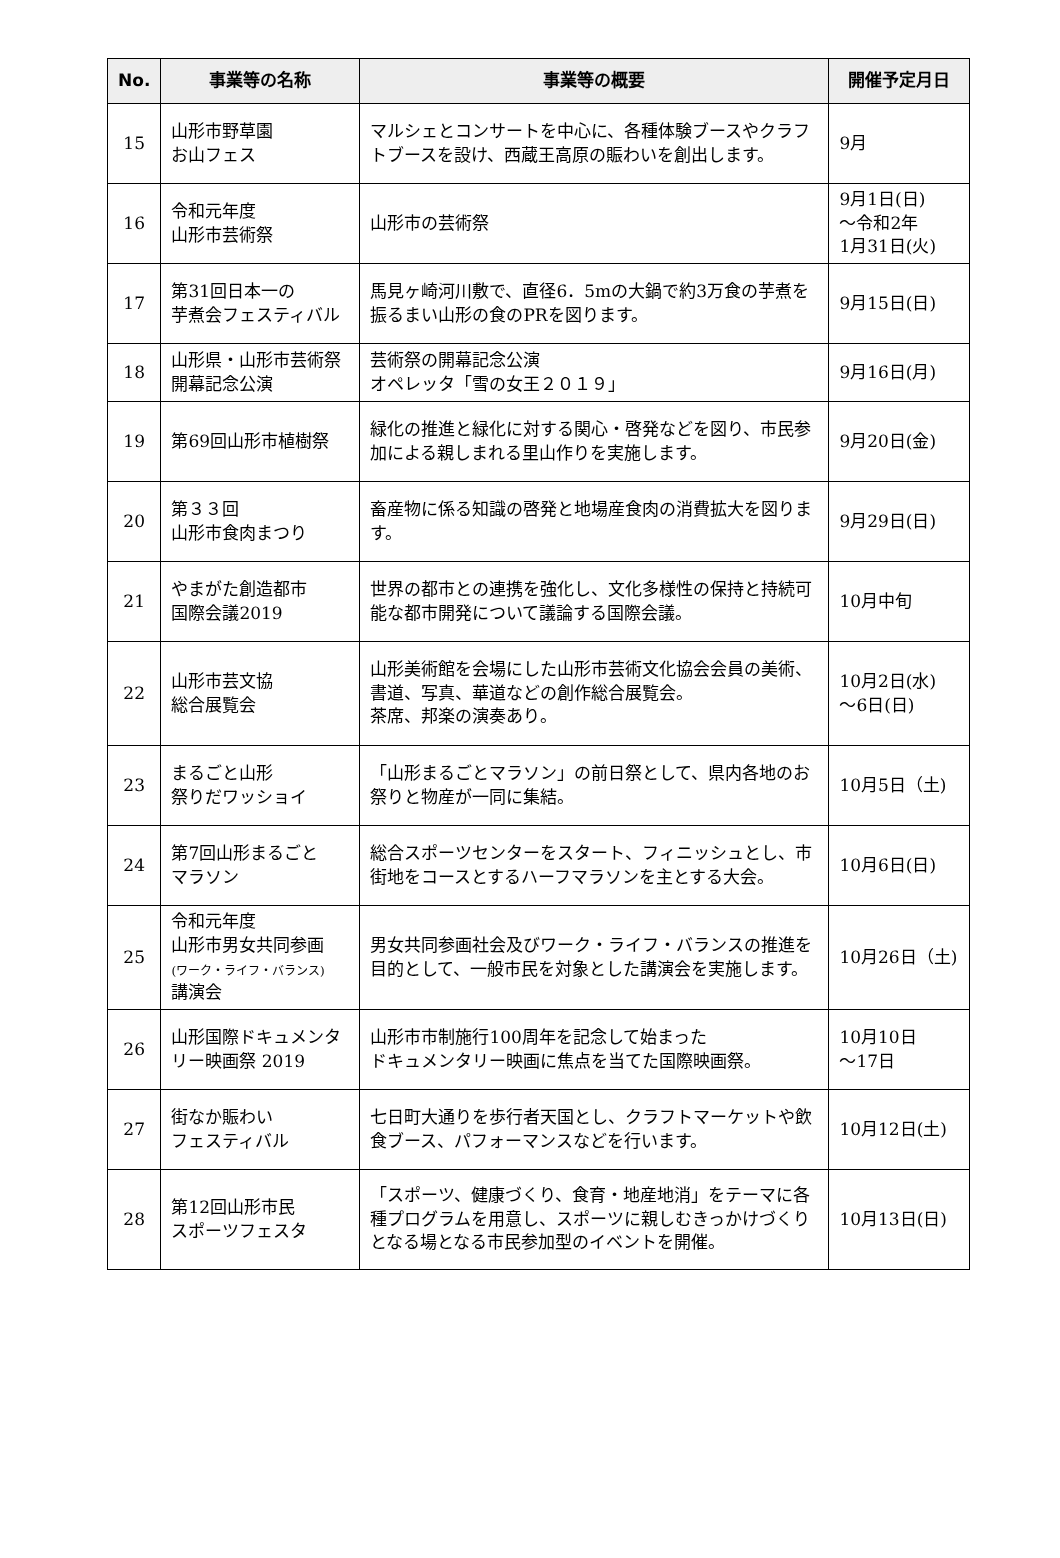| No. | 事業等の名称 | 事業等の概要 | 開催予定月日 |
| --- | --- | --- | --- |
| 15 | 山形市野草園 お山フェス | マルシェとコンサートを中心に、各種体験ブースやクラフトブースを設け、西蔵王高原の賑わいを創出します。 | 9月 |
| 16 | 令和元年度 山形市芸術祭 | 山形市の芸術祭 | 9月1日(日) ～令和2年 1月31日(火) |
| 17 | 第31回日本一の 芋煮会フェスティバル | 馬見ヶ崎河川敷で、直径6．5mの大鍋で約3万食の芋煮を振るまい山形の食のPRを図ります。 | 9月15日(日) |
| 18 | 山形県・山形市芸術祭 開幕記念公演 | 芸術祭の開幕記念公演 オペレッタ「雪の女王２０１９」 | 9月16日(月) |
| 19 | 第69回山形市植樹祭 | 緑化の推進と緑化に対する関心・啓発などを図り、市民参加による親しまれる里山作りを実施します。 | 9月20日(金) |
| 20 | 第３３回 山形市食肉まつり | 畜産物に係る知識の啓発と地場産食肉の消費拡大を図ります。 | 9月29日(日) |
| 21 | やまがた創造都市 国際会議2019 | 世界の都市との連携を強化し、文化多様性の保持と持続可能な都市開発について議論する国際会議。 | 10月中旬 |
| 22 | 山形市芸文協 総合展覧会 | 山形美術館を会場にした山形市芸術文化協会会員の美術、書道、写真、華道などの創作総合展覧会。 茶席、邦楽の演奏あり。 | 10月2日(水) ～6日(日) |
| 23 | まるごと山形 祭りだワッショイ | 「山形まるごとマラソン」の前日祭として、県内各地のお祭りと物産が一同に集結。 | 10月5日（土) |
| 24 | 第7回山形まるごと マラソン | 総合スポーツセンターをスタート、フィニッシュとし、市街地をコースとするハーフマラソンを主とする大会。 | 10月6日(日) |
| 25 | 令和元年度 山形市男女共同参画 (ワーク・ライフ・バランス) 講演会 | 男女共同参画社会及びワーク・ライフ・バランスの推進を目的として、一般市民を対象とした講演会を実施します。 | 10月26日（土) |
| 26 | 山形国際ドキュメンタリー映画祭 2019 | 山形市市制施行100周年を記念して始まった ドキュメンタリー映画に焦点を当てた国際映画祭。 | 10月10日 ～17日 |
| 27 | 街なか賑わい フェスティバル | 七日町大通りを歩行者天国とし、クラフトマーケットや飲食ブース、パフォーマンスなどを行います。 | 10月12日(土) |
| 28 | 第12回山形市民 スポーツフェスタ | 「スポーツ、健康づくり、食育・地産地消」をテーマに各種プログラムを用意し、スポーツに親しむきっかけづくりとなる場となる市民参加型のイベントを開催。 | 10月13日(日) |